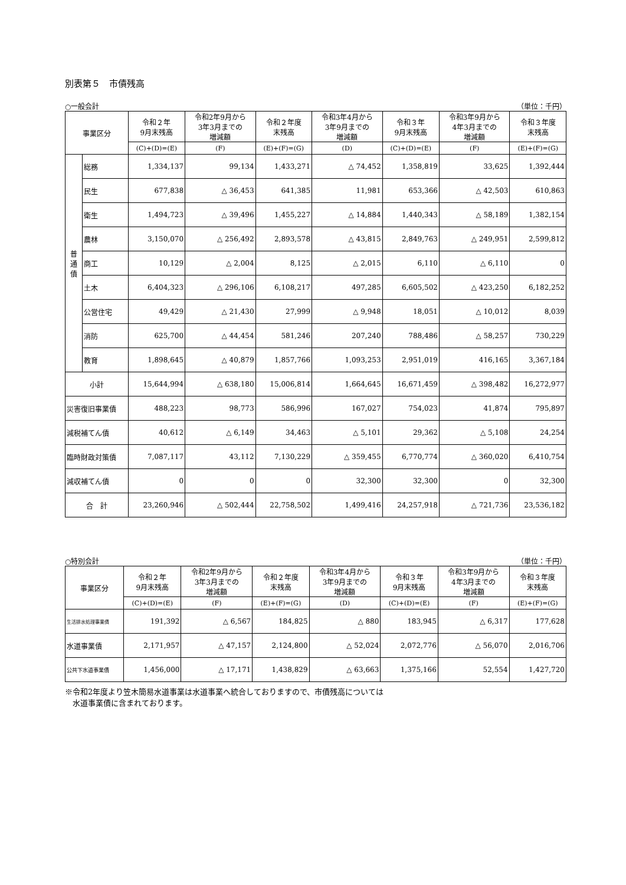別表第５　市債残高
○一般会計 （単位：千円）
| 事業区分 | | 令和２年 9月末残高 | 令和2年9月から 3年3月までの 増減額 | 令和２年度 末残高 | 令和3年4月から 3年9月までの 増減額 | 令和３年 9月末残高 | 令和3年9月から 4年3月までの 増減額 | 令和３年度 末残高 |
| --- | --- | --- | --- | --- | --- | --- | --- | --- |
| | | (C)+(D)=(E) | (F) | (E)+(F)=(G) | (D) | (C)+(D)=(E) | (F) | (E)+(F)=(G) |
| 普 通 債 | 総務 | 1,334,137 | 99,134 | 1,433,271 | △ 74,452 | 1,358,819 | 33,625 | 1,392,444 |
| | 民生 | 677,838 | △ 36,453 | 641,385 | 11,981 | 653,366 | △ 42,503 | 610,863 |
| | 衛生 | 1,494,723 | △ 39,496 | 1,455,227 | △ 14,884 | 1,440,343 | △ 58,189 | 1,382,154 |
| | 農林 | 3,150,070 | △ 256,492 | 2,893,578 | △ 43,815 | 2,849,763 | △ 249,951 | 2,599,812 |
| | 商工 | 10,129 | △ 2,004 | 8,125 | △ 2,015 | 6,110 | △ 6,110 | 0 |
| | 土木 | 6,404,323 | △ 296,106 | 6,108,217 | 497,285 | 6,605,502 | △ 423,250 | 6,182,252 |
| | 公営住宅 | 49,429 | △ 21,430 | 27,999 | △ 9,948 | 18,051 | △ 10,012 | 8,039 |
| | 消防 | 625,700 | △ 44,454 | 581,246 | 207,240 | 788,486 | △ 58,257 | 730,229 |
| | 教育 | 1,898,645 | △ 40,879 | 1,857,766 | 1,093,253 | 2,951,019 | 416,165 | 3,367,184 |
| 小計 | | 15,644,994 | △ 638,180 | 15,006,814 | 1,664,645 | 16,671,459 | △ 398,482 | 16,272,977 |
| 災害復旧事業債 | | 488,223 | 98,773 | 586,996 | 167,027 | 754,023 | 41,874 | 795,897 |
| 減税補てん債 | | 40,612 | △ 6,149 | 34,463 | △ 5,101 | 29,362 | △ 5,108 | 24,254 |
| 臨時財政対策債 | | 7,087,117 | 43,112 | 7,130,229 | △ 359,455 | 6,770,774 | △ 360,020 | 6,410,754 |
| 減収補てん債 | | 0 | 0 | 0 | 32,300 | 32,300 | 0 | 32,300 |
| 合 計 | | 23,260,946 | △ 502,444 | 22,758,502 | 1,499,416 | 24,257,918 | △ 721,736 | 23,536,182 |
○特別会計 （単位：千円）
| 事業区分 | 令和２年 9月末残高 | 令和2年9月から 3年3月までの 増減額 | 令和２年度 末残高 | 令和3年4月から 3年9月までの 増減額 | 令和３年 9月末残高 | 令和3年9月から 4年3月までの 増減額 | 令和３年度 末残高 |
| --- | --- | --- | --- | --- | --- | --- | --- |
| | (C)+(D)=(E) | (F) | (E)+(F)=(G) | (D) | (C)+(D)=(E) | (F) | (E)+(F)=(G) |
| 生活排水処理事業債 | 191,392 | △ 6,567 | 184,825 | △ 880 | 183,945 | △ 6,317 | 177,628 |
| 水道事業債 | 2,171,957 | △ 47,157 | 2,124,800 | △ 52,024 | 2,072,776 | △ 56,070 | 2,016,706 |
| 公共下水道事業債 | 1,456,000 | △ 17,171 | 1,438,829 | △ 63,663 | 1,375,166 | 52,554 | 1,427,720 |
※令和2年度より笠木簡易水道事業は水道事業へ統合しておりますので、市債残高については
　水道事業債に含まれております。